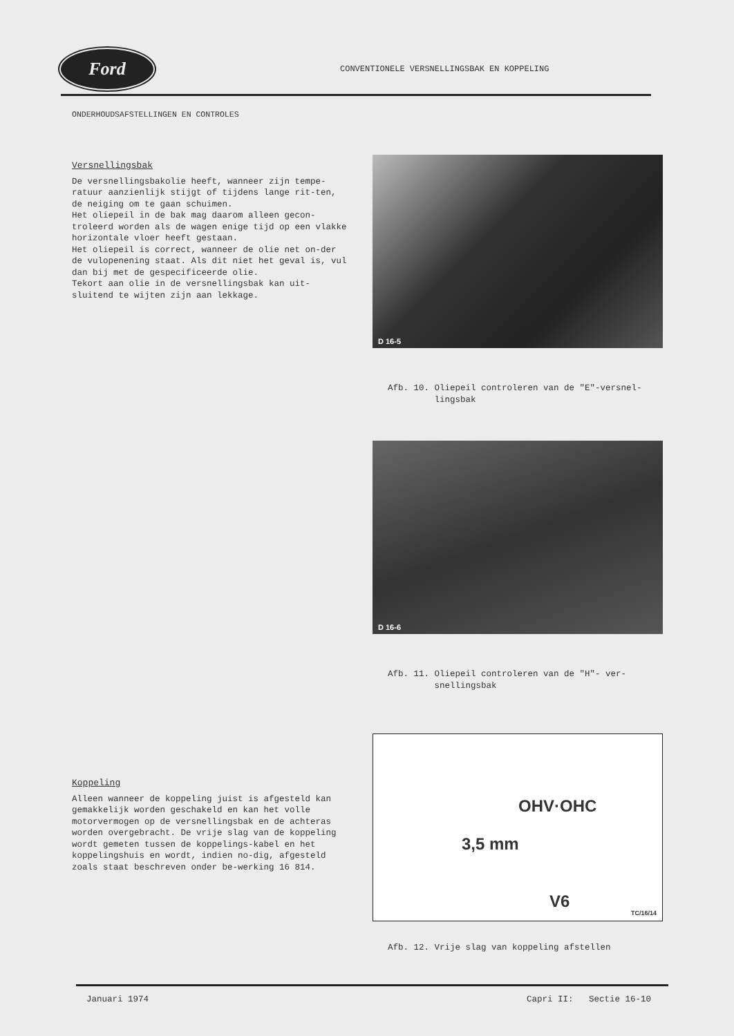Ford
CONVENTIONELE VERSNELLINGSBAK EN KOPPELING
ONDERHOUDSAFSTELLINGEN EN CONTROLES
Versnellingsbak
De versnellingsbakolie heeft, wanneer zijn tempe-ratuur aanzienlijk stijgt of tijdens lange rit-ten, de neiging om te gaan schuimen.
Het oliepeil in de bak mag daarom alleen gecon-troleerd worden als de wagen enige tijd op een vlakke horizontale vloer heeft gestaan.
Het oliepeil is correct, wanneer de olie net on-der de vulopenening staat. Als dit niet het geval is, vul dan bij met de gespecificeerde olie.
Tekort aan olie in de versnellingsbak kan uit-sluitend te wijten zijn aan lekkage.
Koppeling
Alleen wanneer de koppeling juist is afgesteld kan gemakkelijk worden geschakeld en kan het volle motorvermogen op de versnellingsbak en de achteras worden overgebracht. De vrije slag van de koppeling wordt gemeten tussen de koppelings-kabel en het koppelingshuis en wordt, indien no-dig, afgesteld zoals staat beschreven onder be-werking 16 814.
D 16-5
Afb. 10. Oliepeil controleren van de "E"-versnel-
lingsbak
D 16-6
Afb. 11. Oliepeil controleren van de "H"- ver-
snellingsbak
OHV·OHC
3,5 mm
V6
TC/16/14
Afb. 12. Vrije slag van koppeling afstellen
Januari 1974 Capri II: Sectie 16-10